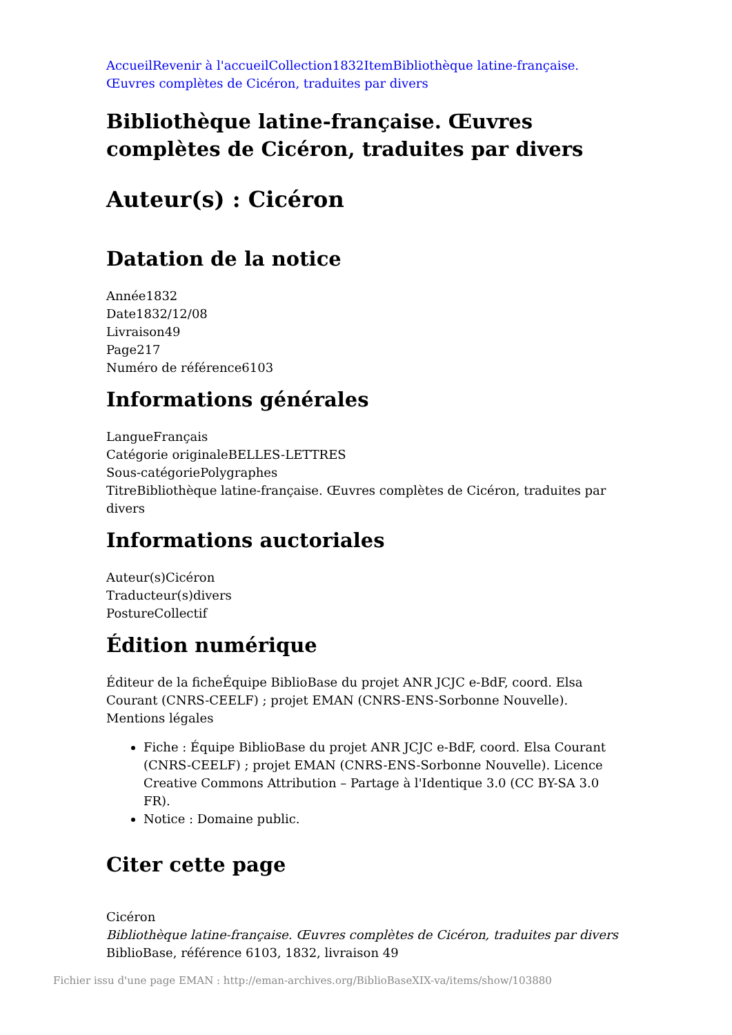Accueil Revenir à l'accueil Collection 1832 Item Bibliothèque latine-française. Œuvres complètes de Cicéron, traduites par divers
Bibliothèque latine-française. Œuvres complètes de Cicéron, traduites par divers
Auteur(s) : Cicéron
Datation de la notice
Année1832
Date1832/12/08
Livraison49
Page217
Numéro de référence6103
Informations générales
LangueFrançais
Catégorie originaleBELLES-LETTRES
Sous-catégoriePolygraphes
TitreBibliothèque latine-française. Œuvres complètes de Cicéron, traduites par divers
Informations auctoriales
Auteur(s)Cicéron
Traducteur(s)divers
PostureCollectif
Édition numérique
Éditeur de la ficheÉquipe BiblioBase du projet ANR JCJC e-BdF, coord. Elsa Courant (CNRS-CEELF) ; projet EMAN (CNRS-ENS-Sorbonne Nouvelle).
Mentions légales
Fiche : Équipe BiblioBase du projet ANR JCJC e-BdF, coord. Elsa Courant (CNRS-CEELF) ; projet EMAN (CNRS-ENS-Sorbonne Nouvelle). Licence Creative Commons Attribution – Partage à l'Identique 3.0 (CC BY-SA 3.0 FR).
Notice : Domaine public.
Citer cette page
Cicéron
Bibliothèque latine-française. Œuvres complètes de Cicéron, traduites par divers
BiblioBase, référence 6103, 1832, livraison 49
Fichier issu d'une page EMAN : http://eman-archives.org/BiblioBaseXIX-va/items/show/103880